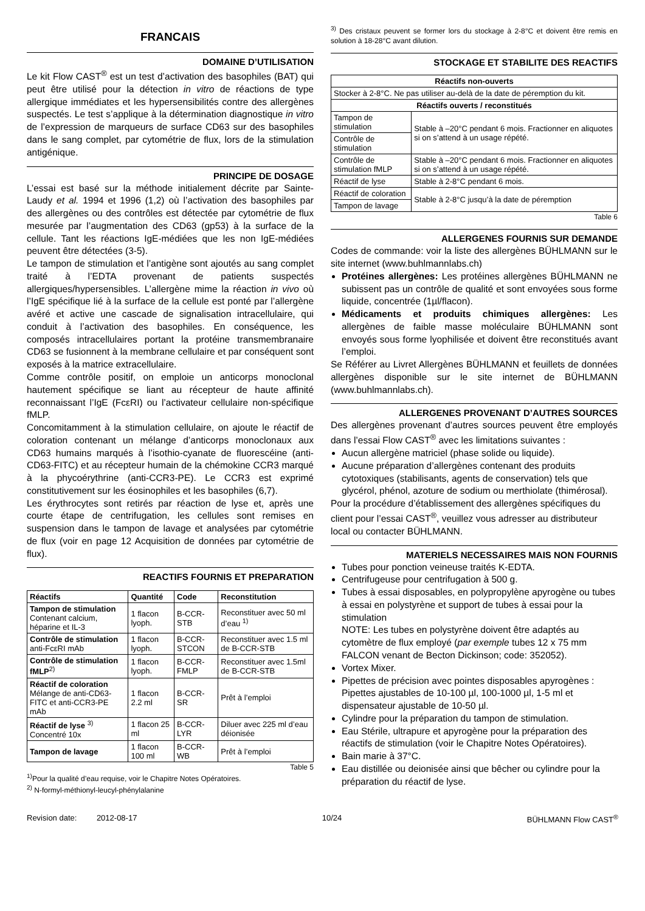FRANCAIS
DOMAINE D’UTILISATION
Le kit Flow CAST<sup>®</sup> est un test d’activation des basophiles (BAT) qui peut être utilisé pour la détection in vitro de réactions de type allergique immédiates et les hypersensibilités contre des allergènes suspectés. Le test s’applique à la détermination diagnostique in vitro de l’expression de marqueurs de surface CD63 sur des basophiles dans le sang complet, par cytométrie de flux, lors de la stimulation antigénique.
PRINCIPE DE DOSAGE
L’essai est basé sur la méthode initialement décrite par Sainte-Laudy et al. 1994 et 1996 (1,2) où l’activation des basophiles par des allergènes ou des contrôles est détectée par cytométrie de flux mesurée par l’augmentation des CD63 (gp53) à la surface de la cellule. Tant les réactions IgE-médiées que les non IgE-médiées peuvent être détectées (3-5).
Le tampon de stimulation et l’antigène sont ajoutés au sang complet traité à l’EDTA provenant de patients suspectés allergiques/hypersensibles. L’allergène mime la réaction in vivo où l’IgE spécifique lié à la surface de la cellule est ponté par l’allergène avéré et active une cascade de signalisation intracellulaire, qui conduit à l’activation des basophiles. En conséquence, les composés intracellulaires portant la protéine transmembranaire CD63 se fusionnent à la membrane cellulaire et par conséquent sont exposés à la matrice extracellulaire.
Comme contrôle positif, on emploie un anticorps monoclonal hautement spécifique se liant au récepteur de haute affinité reconnaissant l’IgE (FcεRI) ou l’activateur cellulaire non-spécifique fMLP.
Concomitamment à la stimulation cellulaire, on ajoute le réactif de coloration contenant un mélange d’anticorps monoclonaux aux CD63 humains marqués à l’isothio-cyanate de fluorescéine (anti-CD63-FITC) et au récepteur humain de la chémokine CCR3 marqué à la phycoérythrine (anti-CCR3-PE). Le CCR3 est exprimé constitutivement sur les éosinophiles et les basophiles (6,7).
Les érythrocytes sont retirés par réaction de lyse et, après une courte étape de centrifugation, les cellules sont remises en suspension dans le tampon de lavage et analysées par cytométrie de flux (voir en page 12 Acquisition de données par cytométrie de flux).
REACTIFS FOURNIS ET PREPARATION
| Réactifs | Quantité | Code | Reconstitution |
| --- | --- | --- | --- |
| Tampon de stimulation Contenant calcium, héparine et IL-3 | 1 flacon lyoph. | B-CCR-STB | Reconstituer avec 50 ml d’eau <sup>1)</sup> |
| Contrôle de stimulation anti-FcεRI mAb | 1 flacon lyoph. | B-CCR-STCON | Reconstituer avec 1.5 ml de B-CCR-STB |
| Contrôle de stimulation fMLP<sup>2)</sup> | 1 flacon lyoph. | B-CCR-FMLP | Reconstituer avec 1.5ml de B-CCR-STB |
| Réactif de coloration Mélange de anti-CD63-FITC et anti-CCR3-PE mAb | 1 flacon 2.2 ml | B-CCR-SR | Prêt à l’emploi |
| Réactif de lyse <sup>3)</sup> Concentré 10x | 1 flacon 25 ml | B-CCR-LYR | Diluer avec 225 ml d’eau déionisée |
| Tampon de lavage | 1 flacon 100 ml | B-CCR-WB | Prêt à l’emploi |
Table 5
<sup>1)</sup> Pour la qualité d’eau requise, voir le Chapitre Notes Opératoires.
<sup>2)</sup> N-formyl-méthionyl-leucyl-phénylalanine
<sup>3)</sup> Des cristaux peuvent se former lors du stockage à 2-8°C et doivent être remis en solution à 18-28°C avant dilution.
STOCKAGE ET STABILITE DES REACTIFS
| Réactifs non-ouverts | |
| --- | --- |
| Stocker à 2-8°C. Ne pas utiliser au-delà de la date de péremption du kit. | |
| Réactifs ouverts / reconstitués | |
| Tampon de stimulation | Stable à –20°C pendant 6 mois. Fractionner en aliquotes si on s’attend à un usage répété. |
| Contrôle de stimulation | |
| Contrôle de stimulation fMLP | Stable à –20°C pendant 6 mois. Fractionner en aliquotes si on s’attend à un usage répété. |
| Réactif de lyse | Stable à 2-8°C pendant 6 mois. |
| Réactif de coloration | Stable à 2-8°C jusqu’à la date de péremption |
| Tampon de lavage | |
Table 6
ALLERGENES FOURNIS SUR DEMANDE
Codes de commande: voir la liste des allergènes BÜHLMANN sur le site internet (www.buhlmannlabs.ch)
Protéines allergènes: Les protéines allergènes BÜHLMANN ne subissent pas un contrôle de qualité et sont envoyées sous forme liquide, concentrée (1µl/flacon).
Médicaments et produits chimiques allergènes: Les allergènes de faible masse moléculaire BÜHLMANN sont envoyés sous forme lyophilisée et doivent être reconstitués avant l’emploi.
Se Référer au Livret Allergènes BÜHLMANN et feuillets de données allergènes disponible sur le site internet de BÜHLMANN (www.buhlmannlabs.ch).
ALLERGENES PROVENANT D’AUTRES SOURCES
Des allergènes provenant d’autres sources peuvent être employés dans l’essai Flow CAST<sup>®</sup> avec les limitations suivantes :
Aucun allergène matriciel (phase solide ou liquide).
Aucune préparation d’allergènes contenant des produits cytotoxiques (stabilisants, agents de conservation) tels que glycérol, phénol, azoture de sodium ou merthiolate (thimérosal).
Pour la procédure d’établissement des allergènes spécifiques du client pour l’essai CAST<sup>®</sup>, veuillez vous adresser au distributeur local ou contacter BÜHLMANN.
MATERIELS NECESSAIRES MAIS NON FOURNIS
Tubes pour ponction veineuse traités K-EDTA.
Centrifugeuse pour centrifugation à 500 g.
Tubes à essai disposables, en polypropylène apyrogène ou tubes à essai en polystyrène et support de tubes à essai pour la stimulation
NOTE: Les tubes en polystyrène doivent être adaptés au cytomètre de flux employé (par exemple tubes 12 x 75 mm FALCON venant de Becton Dickinson; code: 352052).
Vortex Mixer.
Pipettes de précision avec pointes disposables apyrogènes : Pipettes ajustables de 10-100 µl, 100-1000 µl, 1-5 ml et dispensateur ajustable de 10-50 µl.
Cylindre pour la préparation du tampon de stimulation.
Eau Stérile, ultrapure et apyrogène pour la préparation des réactifs de stimulation (voir le Chapitre Notes Opératoires).
Bain marie à 37°C.
Eau distillée ou deionisée ainsi que bêcher ou cylindre pour la préparation du réactif de lyse.
Revision date: 2012-08-17 10/24 BÜHLMANN Flow CAST<sup>®</sup>